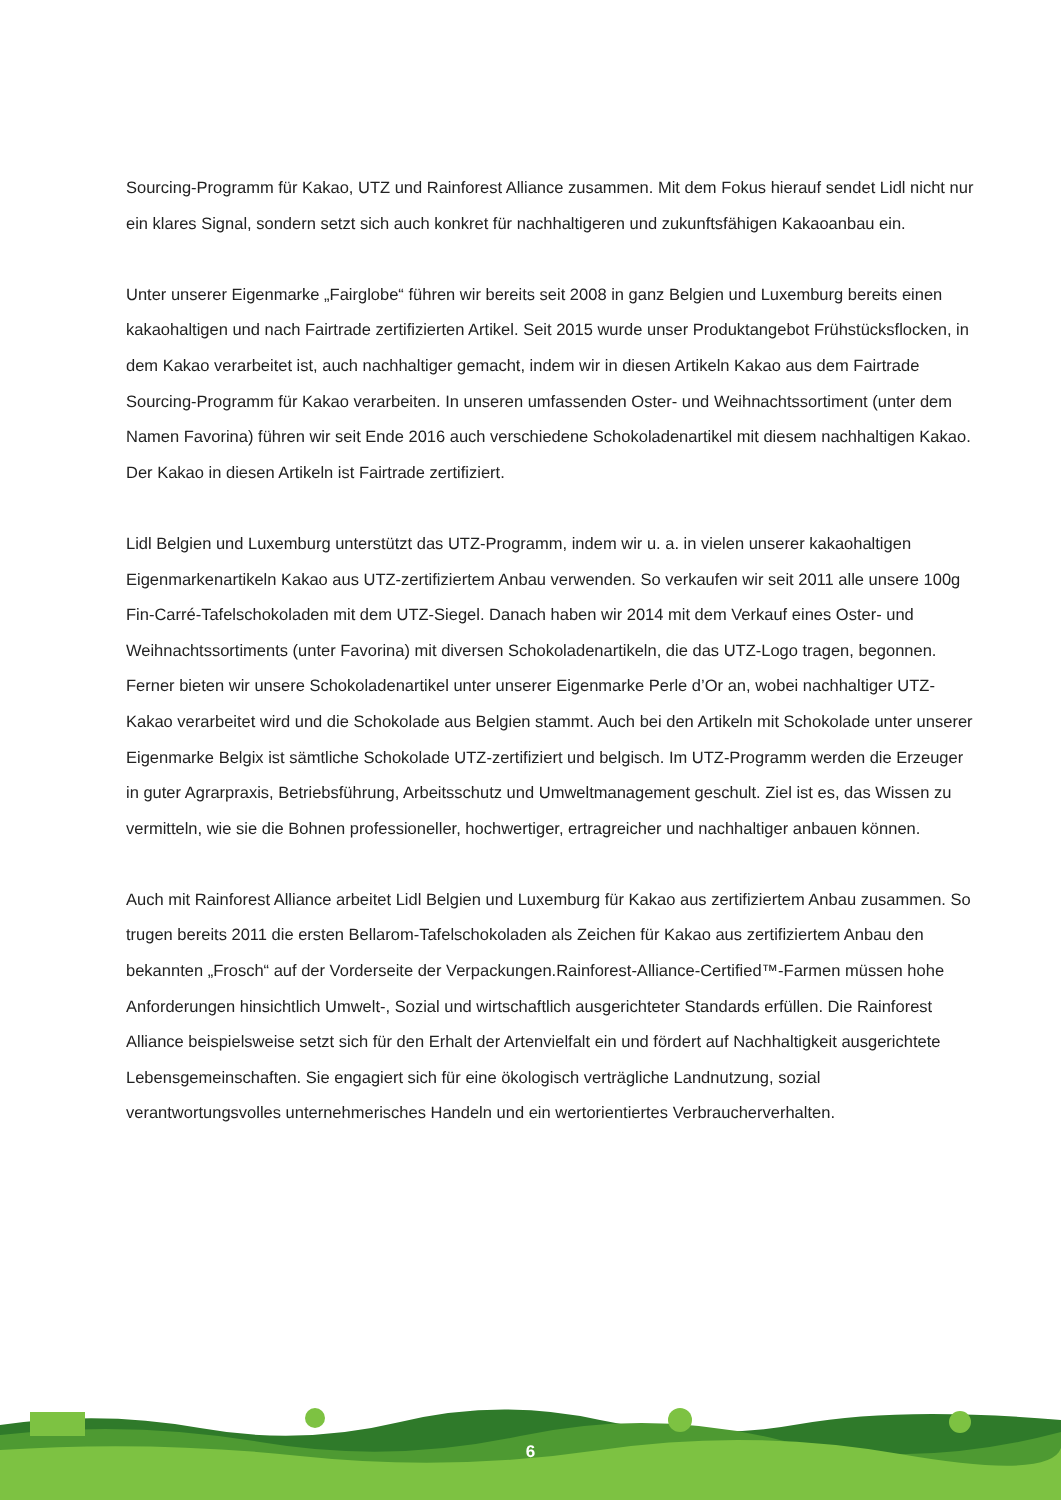Sourcing-Programm für Kakao, UTZ und Rainforest Alliance zusammen. Mit dem Fokus hierauf sendet Lidl nicht nur ein klares Signal, sondern setzt sich auch konkret für nachhaltigeren und zukunftsfähigen Kakaoanbau ein.
Unter unserer Eigenmarke „Fairglobe“ führen wir bereits seit 2008 in ganz Belgien und Luxemburg bereits einen kakaohaltigen und nach Fairtrade zertifizierten Artikel. Seit 2015 wurde unser Produktangebot Frühstücksflocken, in dem Kakao verarbeitet ist, auch nachhaltiger gemacht, indem wir in diesen Artikeln Kakao aus dem Fairtrade Sourcing-Programm für Kakao verarbeiten. In unseren umfassenden Oster- und Weihnachtssortiment (unter dem Namen Favorina) führen wir seit Ende 2016 auch verschiedene Schokoladenartikel mit diesem nachhaltigen Kakao. Der Kakao in diesen Artikeln ist Fairtrade zertifiziert.
Lidl Belgien und Luxemburg unterstützt das UTZ-Programm, indem wir u. a. in vielen unserer kakaohaltigen Eigenmarkenartikeln Kakao aus UTZ-zertifiziertem Anbau verwenden. So verkaufen wir seit 2011 alle unsere 100g Fin-Carré-Tafelschokoladen mit dem UTZ-Siegel. Danach haben wir 2014 mit dem Verkauf eines Oster- und Weihnachtssortiments (unter Favorina) mit diversen Schokoladenartikeln, die das UTZ-Logo tragen, begonnen. Ferner bieten wir unsere Schokoladenartikel unter unserer Eigenmarke Perle d’Or an, wobei nachhaltiger UTZ-Kakao verarbeitet wird und die Schokolade aus Belgien stammt. Auch bei den Artikeln mit Schokolade unter unserer Eigenmarke Belgix ist sämtliche Schokolade UTZ-zertifiziert und belgisch. Im UTZ-Programm werden die Erzeuger in guter Agrarpraxis, Betriebsführung, Arbeitsschutz und Umweltmanagement geschult. Ziel ist es, das Wissen zu vermitteln, wie sie die Bohnen professioneller, hochwertiger, ertragreicher und nachhaltiger anbauen können.
Auch mit Rainforest Alliance arbeitet Lidl Belgien und Luxemburg für Kakao aus zertifiziertem Anbau zusammen. So trugen bereits 2011 die ersten Bellarom-Tafelschokoladen als Zeichen für Kakao aus zertifiziertem Anbau den bekannten „Frosch“ auf der Vorderseite der Verpackungen.Rainforest-Alliance-Certified™-Farmen müssen hohe Anforderungen hinsichtlich Umwelt-, Sozial und wirtschaftlich ausgerichteter Standards erfüllen. Die Rainforest Alliance beispielsweise setzt sich für den Erhalt der Artenvielfalt ein und fördert auf Nachhaltigkeit ausgerichtete Lebensgemeinschaften. Sie engagiert sich für eine ökologisch verträgliche Landnutzung, sozial verantwortungsvolles unternehmerisches Handeln und ein wertorientiertes Verbraucherverhalten.
6